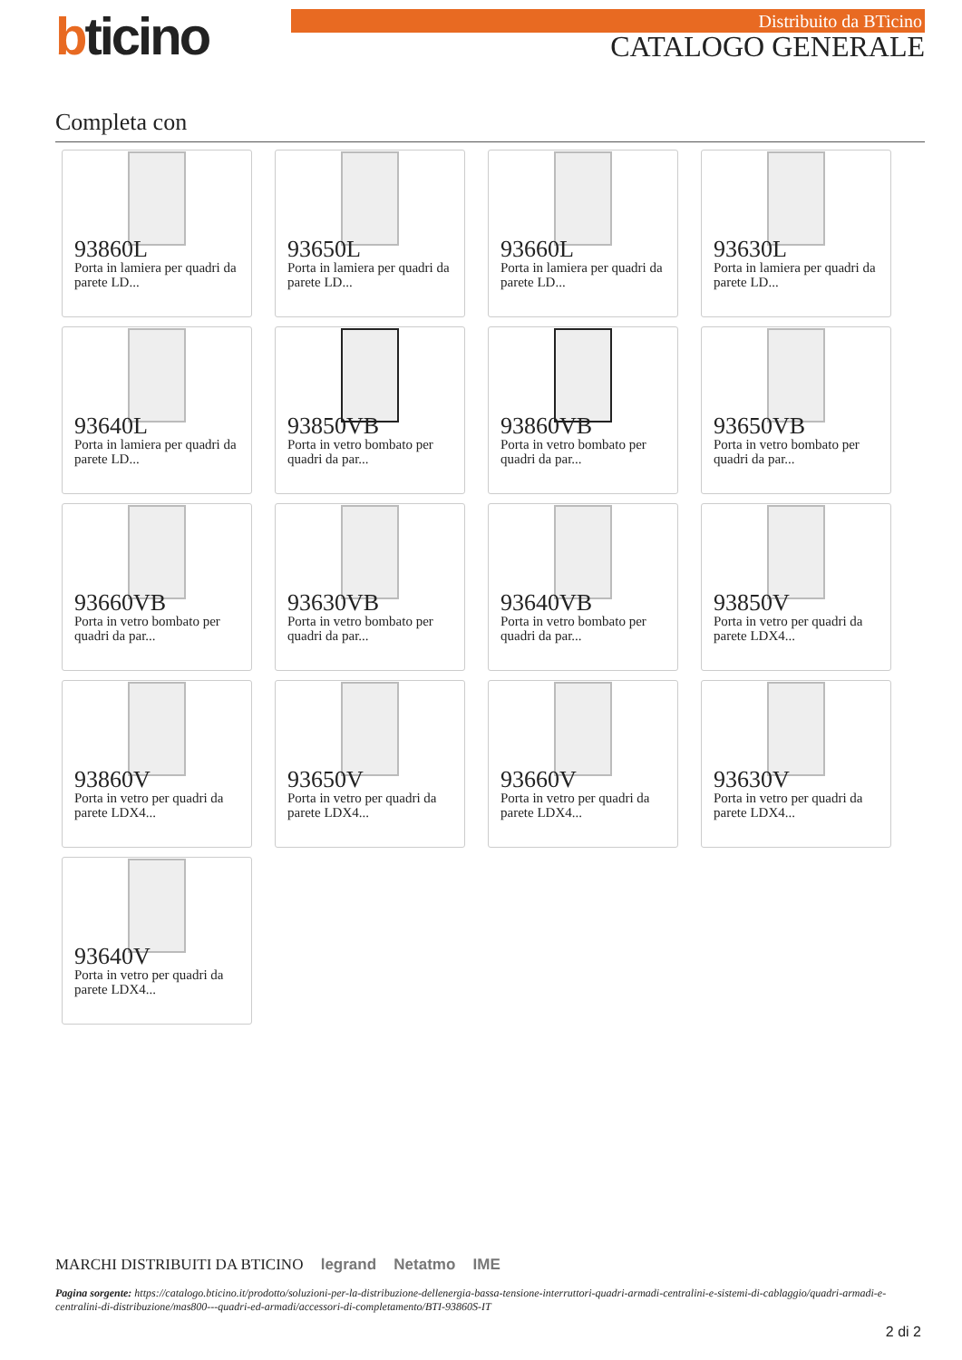bticino
Distribuito da BTicino
CATALOGO GENERALE
Completa con
93860L
Porta in lamiera per quadri da parete LD...
93650L
Porta in lamiera per quadri da parete LD...
93660L
Porta in lamiera per quadri da parete LD...
93630L
Porta in lamiera per quadri da parete LD...
93640L
Porta in lamiera per quadri da parete LD...
93850VB
Porta in vetro bombato per quadri da par...
93860VB
Porta in vetro bombato per quadri da par...
93650VB
Porta in vetro bombato per quadri da par...
93660VB
Porta in vetro bombato per quadri da par...
93630VB
Porta in vetro bombato per quadri da par...
93640VB
Porta in vetro bombato per quadri da par...
93850V
Porta in vetro per quadri da parete LDX4...
93860V
Porta in vetro per quadri da parete LDX4...
93650V
Porta in vetro per quadri da parete LDX4...
93660V
Porta in vetro per quadri da parete LDX4...
93630V
Porta in vetro per quadri da parete LDX4...
93640V
Porta in vetro per quadri da parete LDX4...
MARCHI DISTRIBUITI DA BTICINO legrand Netatmo IME
Pagina sorgente: https://catalogo.bticino.it/prodotto/soluzioni-per-la-distribuzione-dellenergia-bassa-tensione-interruttori-quadri-armadi-centralini-e-sistemi-di-cablaggio/quadri-armadi-e-centralini-di-distribuzione/mas800---quadri-ed-armadi/accessori-di-completamento/BTI-93860S-IT
2 di 2